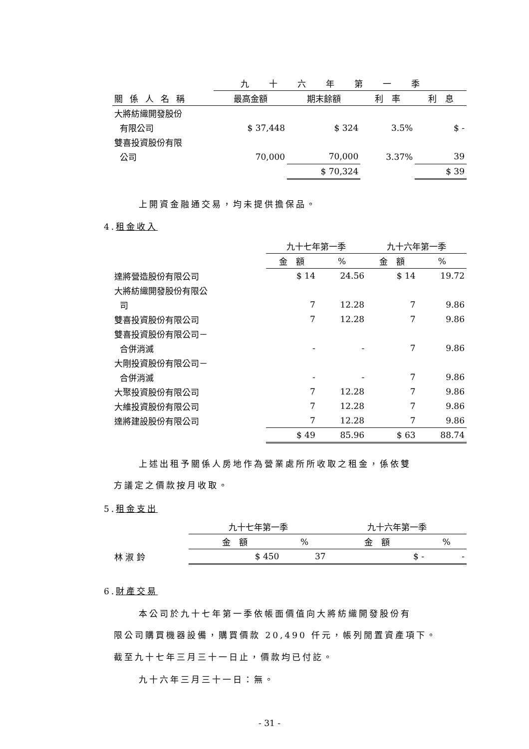| | 九十六年第一季 | | | |
| 關係人名稱 | 最高金額 | 期末餘額 | 利 率 | 利 息 |
| 大將紡織開發股份 | | | | |
| 有限公司 | $ 37,448 | $ 324 | 3.5% | $ - |
| 雙喜投資股份有限 | | | | |
| 公司 | 70,000 | 70,000 | 3.37% | 39 |
| | | $ 70,324 | | $ 39 |
上開資金融通交易，均未提供擔保品。
4.租金收入
| | 九十七年第一季 | | 九十六年第一季 | |
| | 金 額 | % | 金 額 | % |
| 達將營造股份有限公司 | $ 14 | 24.56 | $ 14 | 19.72 |
| 大將紡織開發股份有限公 | | | | |
| 司 | 7 | 12.28 | 7 | 9.86 |
| 雙喜投資股份有限公司 | 7 | 12.28 | 7 | 9.86 |
| 雙喜投資股份有限公司－ | | | | |
| 合併消滅 | - | - | 7 | 9.86 |
| 大剛投資股份有限公司－ | | | | |
| 合併消滅 | - | - | 7 | 9.86 |
| 大聚投資股份有限公司 | 7 | 12.28 | 7 | 9.86 |
| 大維投資股份有限公司 | 7 | 12.28 | 7 | 9.86 |
| 達將建設股份有限公司 | 7 | 12.28 | 7 | 9.86 |
| | $ 49 | 85.96 | $ 63 | 88.74 |
上述出租予關係人房地作為營業處所所收取之租金，係依雙
方議定之價款按月收取。
5.租金支出
| | 九十七年第一季 | | 九十六年第一季 | |
| | 金 額 | % | 金 額 | % |
| 林 淑 鈴 | $ 450 | 37 | $ - | - |
6.財產交易
本公司於九十七年第一季依帳面價值向大將紡織開發股份有
限公司購買機器設備，購買價款 20,490 仟元，帳列閒置資產項下。
截至九十七年三月三十一日止，價款均已付訖。
九十六年三月三十一日：無。
- 31 -